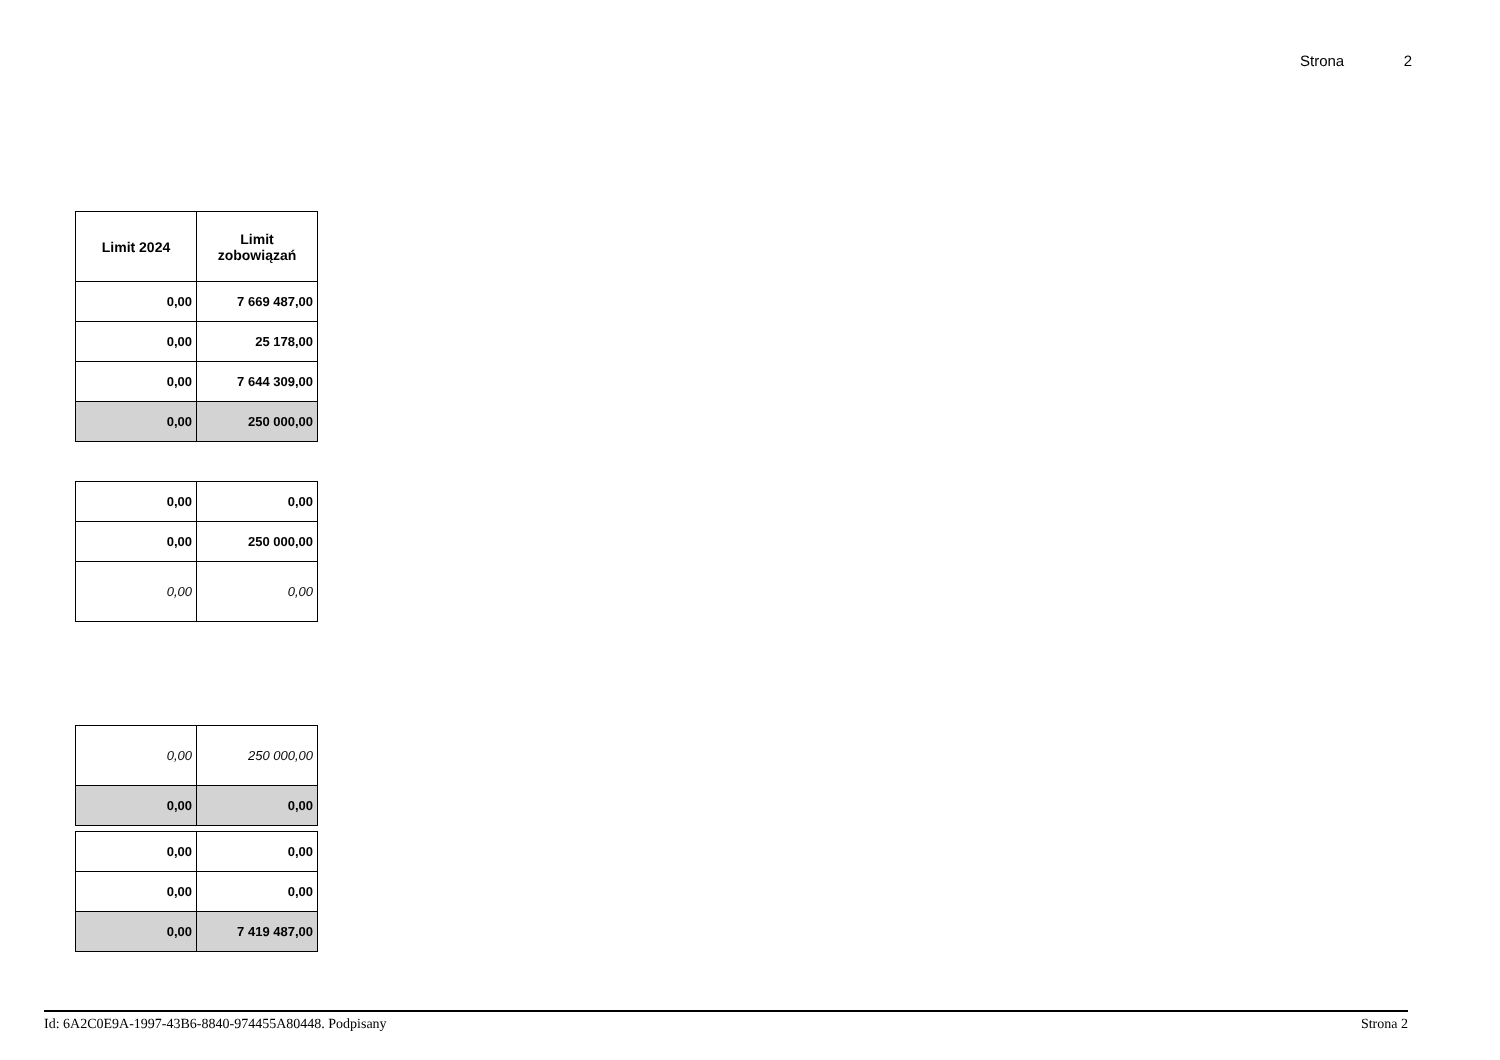Strona 2
| Limit 2024 | Limit zobowiązań |
| --- | --- |
| 0,00 | 7 669 487,00 |
| 0,00 | 25 178,00 |
| 0,00 | 7 644 309,00 |
| 0,00 | 250 000,00 |
| 0,00 | 0,00 |
| 0,00 | 250 000,00 |
| 0,00 | 0,00 |
| 0,00 | 250 000,00 |
| 0,00 | 0,00 |
| 0,00 | 0,00 |
| 0,00 | 0,00 |
| 0,00 | 7 419 487,00 |
Id: 6A2C0E9A-1997-43B6-8840-974455A80448. Podpisany Strona 2